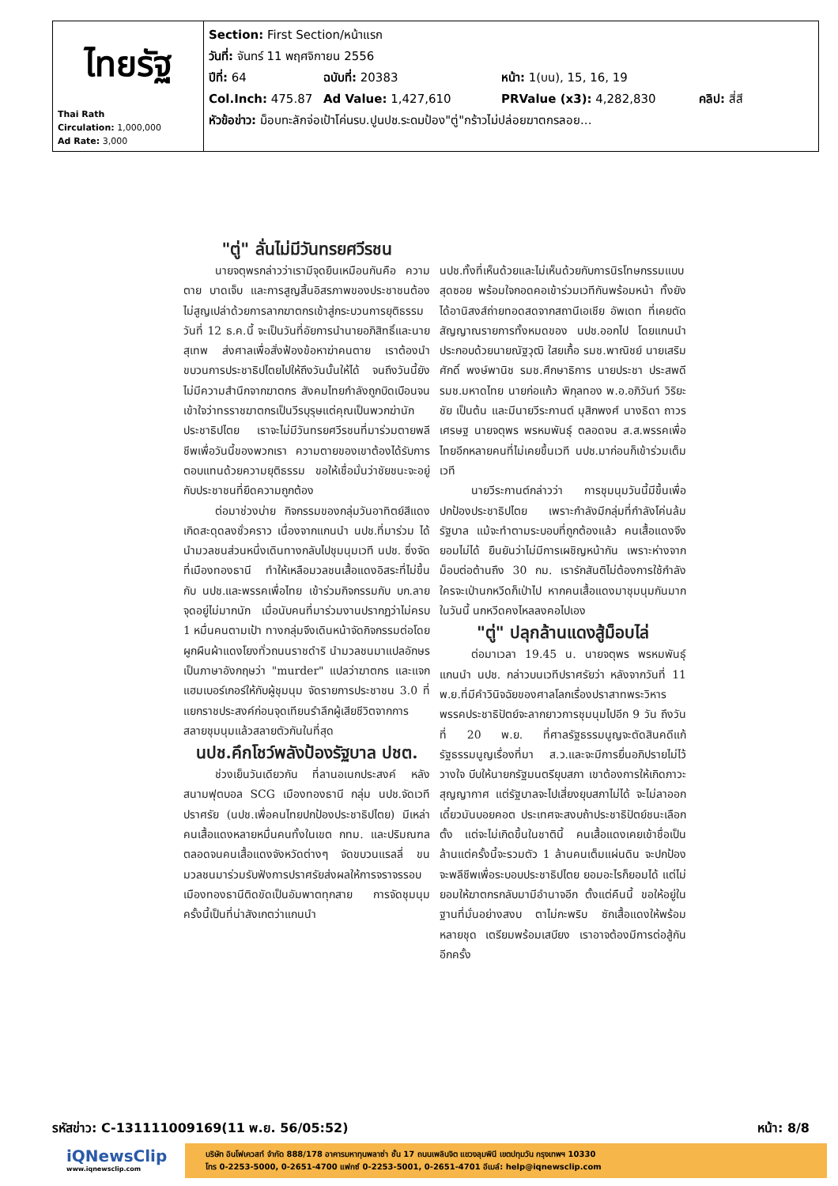| ไทยรัฐ Thai Rath Circulation: 1,000,000 Ad Rate: 3,000 | Section: First Section/หน้าแรก วันที่: จันทร์ 11 พฤศจิกายน 2556 ปีที่: 64 ฉบับที่: 20383 หน้า: 1(บน), 15, 16, 19 Col.Inch: 475.87 Ad Value: 1,427,610 PRValue (x3): 4,282,830 คลิป: สี่สี หัวข้อข่าว: ม็อบทะลักจ่อเป้าโค่นรบ.ปูนปช.ระดมป้อง"ตู่"กร้าวไม่ปล่อยฆาตกรลอย... |
"ตู่" ลั่นไม่มีวันทรยศวีรชน
นายจตุพรกล่าวว่าเรามีจุดยืนเหมือนกันคือ ความตาย บาดเจ็บ และการสูญสิ้นอิสรภาพของประชาชนต้องไม่สูญเปล่าด้วยการลากฆาตกรเข้าสู่กระบวนการยุติธรรม วันที่ 12 ธ.ค.นี้ จะเป็นวันที่อัยการนำนายอภิสิทธิ์และนายสุเทพ ส่งศาลเพื่อสั่งฟ้องข้อหาฆ่าคนตาย เราต้องนำขบวนการประชาธิปไตยไปให้ถึงวันนั้นให้ได้ จนถึงวันนี้ยังไม่มีความสำนึกจากฆาตกร สังคมไทยกำลังถูกบิดเบือนจนเข้าใจว่าทรราชฆาตกรเป็นวีรบุรุษแต่คุณเป็นพวกฆ่านักประชาธิปไตย เราจะไม่มีวันทรยศวีรชนที่มาร่วมตายพลีชีพเพื่อวันนี้ของพวกเรา ความตายของเขาต้องได้รับการตอบแทนด้วยความยุติธรรม ขอให้เชื่อมั่นว่าชัยชนะจะอยู่กับประชาชนที่ยึดความถูกต้อง
ต่อมาช่วงบ่าย กิจกรรมของกลุ่มวันอาทิตย์สีแดง เกิดสะดุดลงชั่วคราว เนื่องจากแกนนำ นปช.ที่มาร่วม ได้นำมวลชนส่วนหนึ่งเดินทางกลับไปชุมนุมเวที นปช. ซึ่งจัดที่เมืองทองธานี ทำให้เหลือมวลชนเสื้อแดงอิสระที่ไม่ขึ้นกับ นปช.และพรรคเพื่อไทย เข้าร่วมกิจกรรมกับ บก.ลายจุดอยู่ไม่มากนัก เมื่อนับคนที่มาร่วมงานปรากฏว่าไม่ครบ 1 หมื่นคนตามเป้า ทางกลุ่มจึงเดินหน้าจัดกิจกรรมต่อโดยผูกผืนผ้าแดงโยงทั่วถนนราชดำริ นำมวลชนมาแปลอักษรเป็นภาษาอังกฤษว่า "murder" แปลว่าฆาตกร และแจกแฮมเบอร์เกอร์ให้กับผู้ชุมนุม จัดรายการประชาชน 3.0 ที่แยกราชประสงค์ก่อนจุดเทียนรำลึกผู้เสียชีวิตจากการสลายชุมนุมแล้วสลายตัวกันในที่สุด
นปช.คึกโชว์พลังป้องรัฐบาล ปชต.
ช่วงเย็นวันเดียวกัน ที่ลานอเนกประสงค์ หลังสนามฟุตบอล SCG เมืองทองธานี กลุ่ม นปช.จัดเวทีปราศรัย (นปช.เพื่อคนไทยปกป้องประชาธิปไตย) มีเหล่าคนเสื้อแดงหลายหมื่นคนทั้งในเขต กทม. และปริมณฑลตลอดจนคนเสื้อแดงจังหวัดต่างๆ จัดขบวนแรลลี่ ขนมวลชนมาร่วมรับฟังการปราศรัยส่งผลให้การจราจรรอบเมืองทองธานีติดขัดเป็นอัมพาตทุกสาย การจัดชุมนุมครั้งนี้เป็นที่น่าสังเกตว่าแกนนำ
นปช.ทั้งที่เห็นด้วยและไม่เห็นด้วยกับการนิรโทษกรรมแบบสุดซอย พร้อมใจกอดคอเข้าร่วมเวทีกันพร้อมหน้า ทั้งยังได้อานิสงส์ถ่ายทอดสดจากสถานีเอเชีย อัพเดท ที่เคยตัดสัญญาณรายการทั้งหมดของ นปช.ออกไป โดยแกนนำประกอบด้วยนายณัฐวุฒิ ใสยเกื้อ รมช.พาณิชย์ นายเสริมศักดิ์ พงษ์พานิช รมช.ศึกษาธิการ นายประชา ประสพดี รมช.มหาดไทย นายก่อแก้ว พิกุลทอง พ.อ.อภิวันท์ วิริยะชัย เป็นต้น และมีนายวีระกานต์ มุสิกพงศ์ นางธิดา ถาวรเศรษฐ นายจตุพร พรหมพันธุ์ ตลอดจน ส.ส.พรรคเพื่อไทยอีกหลายคนที่ไม่เคยขึ้นเวที นปช.มาก่อนก็เข้าร่วมเต็มเวที
นายวีระกานต์กล่าวว่า การชุมนุมวันนี้มีขึ้นเพื่อปกป้องประชาธิปไตย เพราะกำลังมีกลุ่มที่กำลังโค่นล้มรัฐบาล แม้จะทำตามระบอบที่ถูกต้องแล้ว คนเสื้อแดงจึงยอมไม่ได้ ยืนยันว่าไม่มีการเผชิญหน้ากัน เพราะห่างจากม็อบต่อต้านถึง 30 กม. เรารักสันติไม่ต้องการใช้กำลัง ใครจะเป่านกหวีดก็เป่าไป หากคนเสื้อแดงมาชุมนุมกันมากในวันนี้ นกหวีดคงไหลลงคอไปเอง
"ตู่" ปลุกล้านแดงสู้ม็อบไล่
ต่อมาเวลา 19.45 น. นายจตุพร พรหมพันธุ์ แกนนำ นปช. กล่าวบนเวทีปราศรัยว่า หลังจากวันที่ 11 พ.ย.ที่มีคำวินิจฉัยของศาลโลกเรื่องปราสาทพระวิหาร พรรคประชาธิปัตย์จะลากยาวการชุมนุมไปอีก 9 วัน ถึงวันที่ 20 พ.ย. ที่ศาลรัฐธรรมนูญจะตัดสินคดีแก้รัฐธรรมนูญเรื่องที่มา ส.ว.และจะมีการยื่นอภิปรายไม่ไว้วางใจ บีบให้นายกรัฐมนตรียุบสภา เขาต้องการให้เกิดภาวะสุญญากาศ แต่รัฐบาลจะไปเสี่ยงยุบสภาไม่ได้ จะไม่ลาออก เดี๋ยวมันบอยคอต ประเทศจะสงบถ้าประชาธิปัตย์ชนะเลือกตั้ง แต่จะไม่เกิดขึ้นในชาตินี้ คนเสื้อแดงเคยเข้าชื่อเป็นล้านแต่ครั้งนี้จะรวมตัว 1 ล้านคนเต็มแผ่นดิน จะปกป้องจะพลีชีพเพื่อระบอบประชาธิปไตย ยอมอะไรก็ยอมได้ แต่ไม่ยอมให้ฆาตกรกลับมามีอำนาจอีก ตั้งแต่คืนนี้ ขอให้อยู่ในฐานที่มั่นอย่างสงบ ตาไม่กะพริบ ซักเสื้อแดงให้พร้อมหลายชุด เตรียมพร้อมเสบียง เราอาจต้องมีการต่อสู้กันอีกครั้ง
รหัสข่าว: C-131111009169(11 พ.ย. 56/05:52) หน้า: 8/8
iQNewsClip
www.iqnewsclip.com
บริษัท อินโฟเควสท์ จำกัด 888/178 อาคารมหาทุนพลาซ่า ชั้น 17 ถนนเพลินจิต แขวงลุมพินี เขตปทุมวัน กรุงเทพฯ 10330
โทร 0-2253-5000, 0-2651-4700 แฟกซ์ 0-2253-5001, 0-2651-4701 อีเมล์: help@iqnewsclip.com